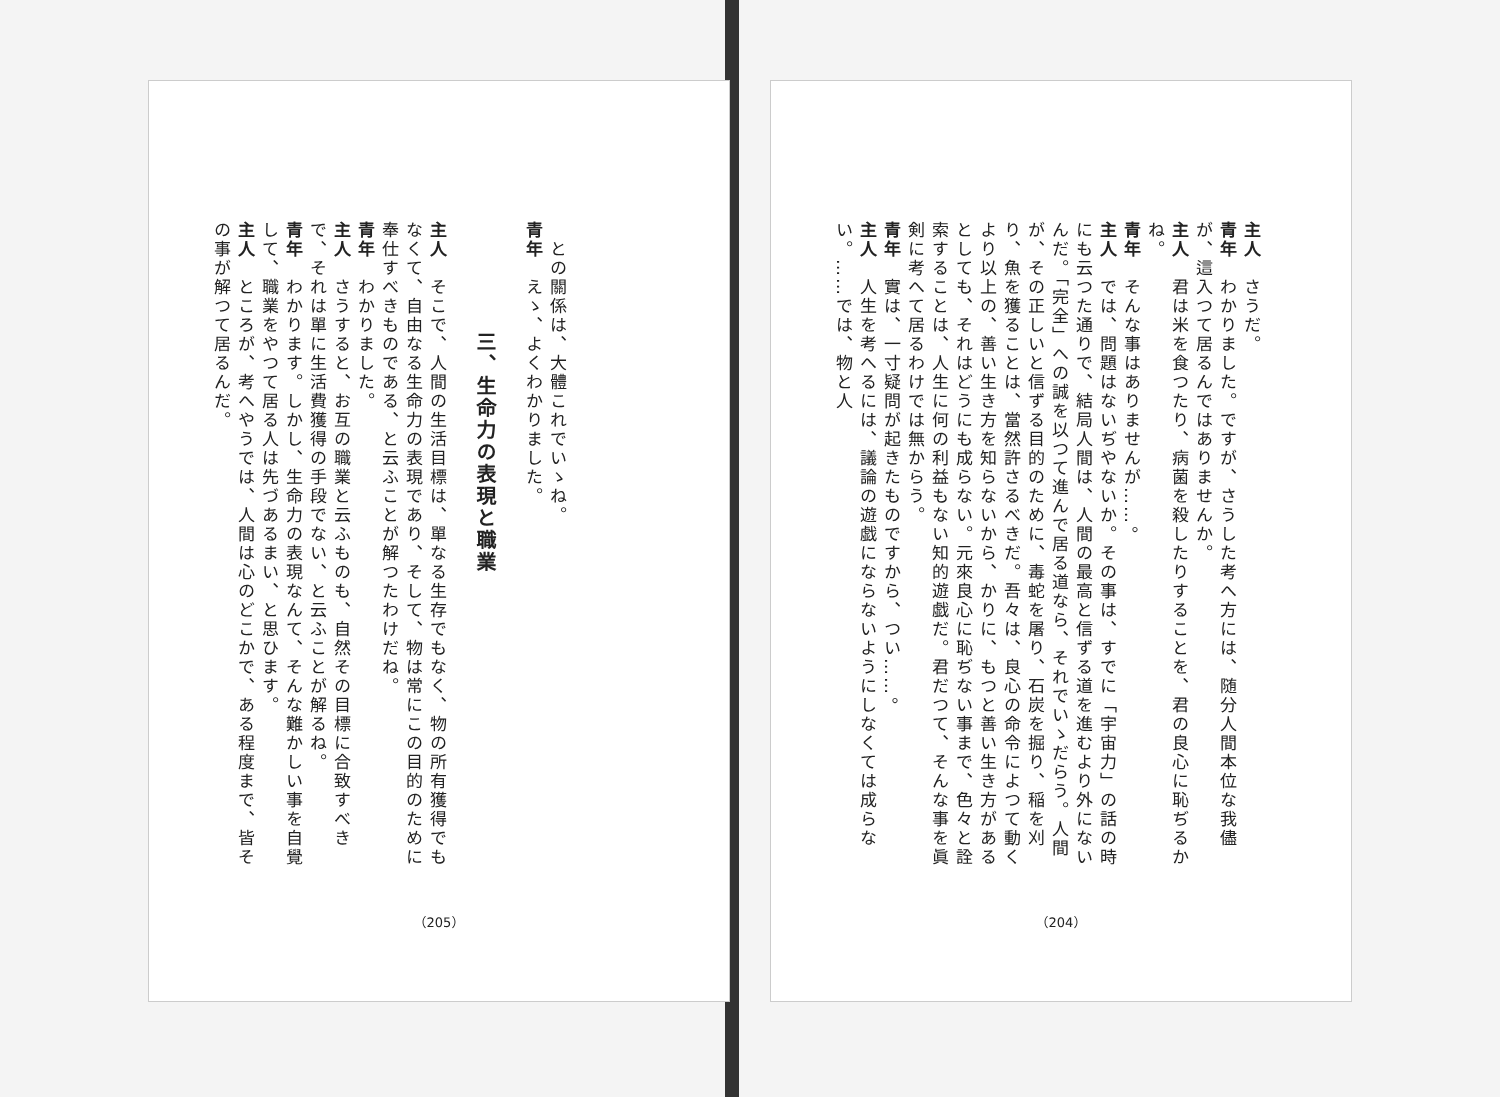主人　さうだ。
青年　わかりました。ですが、さうした考へ方には、随分人間本位な我儘が、這入つて居るんではありませんか。
主人　君は米を食つたり、病菌を殺したりすることを、君の良心に恥ぢるかね。
青年　そんな事はありませんが……。
主人　では、問題はないぢやないか。その事は、すでに「宇宙力」の話の時にも云つた通りで、結局人間は、人間の最高と信ずる道を進むより外にないんだ。「完全」への誠を以つて進んで居る道なら、それでいゝだらう。人間が、その正しいと信ずる目的のために、毒蛇を屠り、石炭を掘り、稲を刈り、魚を獲ることは、當然許さるべきだ。吾々は、良心の命令によつて動くより以上の、善い生き方を知らないから、かりに、もつと善い生き方があるとしても、それはどうにも成らない。元來良心に恥ぢない事まで、色々と詮索することは、人生に何の利益もない知的遊戯だ。君だつて、そんな事を眞剣に考へて居るわけでは無からう。
青年　實は、一寸疑問が起きたものですから、つい……。
主人　人生を考へるには、議論の遊戯にならないようにしなくては成らない。……では、物と人
（204）
　との關係は、大體これでいゝね。
青年　えゝ、よくわかりました。
三、生命力の表現と職業
主人　そこで、人間の生活目標は、單なる生存でもなく、物の所有獲得でもなくて、自由なる生命力の表現であり、そして、物は常にこの目的のために奉仕すべきものである、と云ふことが解つたわけだね。
青年　わかりました。
主人　さうすると、お互の職業と云ふものも、自然その目標に合致すべきで、それは單に生活費獲得の手段でない、と云ふことが解るね。
青年　わかります。しかし、生命力の表現なんて、そんな難かしい事を自覺して、職業をやつて居る人は先づあるまい、と思ひます。
主人　ところが、考へやうでは、人間は心のどこかで、ある程度まで、皆その事が解つて居るんだ。
（205）